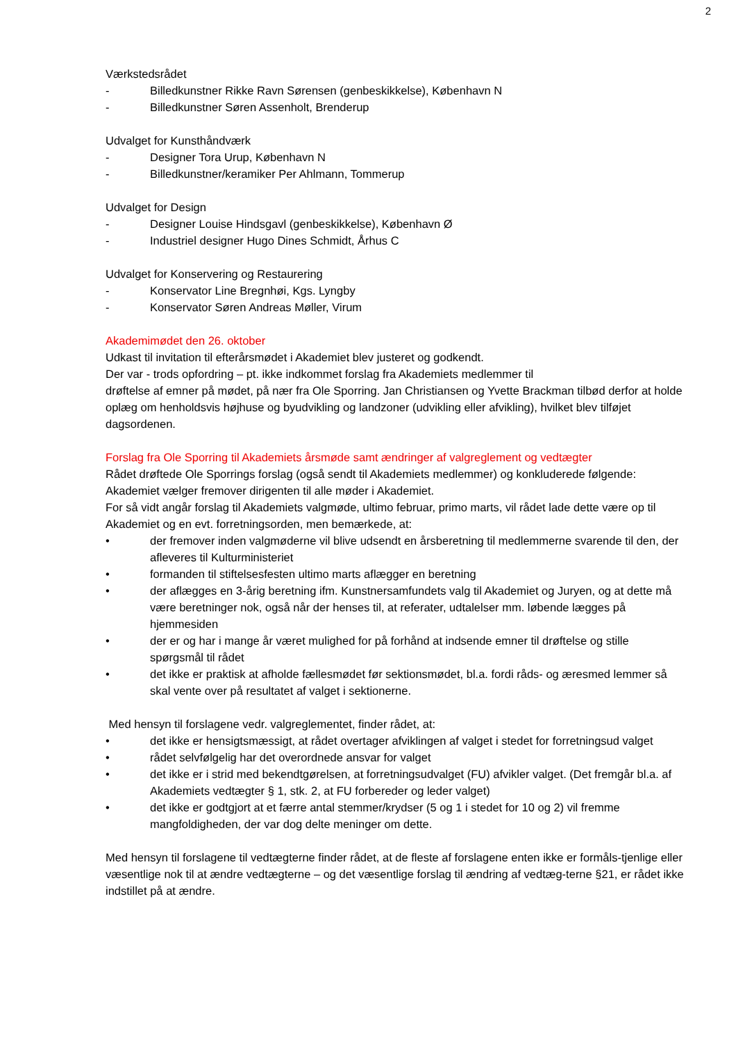2
Værkstedsrådet
- Billedkunstner Rikke Ravn Sørensen (genbeskikkelse), København N
- Billedkunstner Søren Assenholt, Brenderup
Udvalget for Kunsthåndværk
- Designer Tora Urup, København N
- Billedkunstner/keramiker Per Ahlmann, Tommerup
Udvalget for Design
- Designer Louise Hindsgavl (genbeskikkelse), København Ø
- Industriel designer Hugo Dines Schmidt, Århus C
Udvalget for Konservering og Restaurering
- Konservator Line Bregnhøi, Kgs. Lyngby
- Konservator Søren Andreas Møller, Virum
Akademimødet den 26. oktober
Udkast til invitation til efterårsmødet i Akademiet blev justeret og godkendt.
Der var - trods opfordring – pt. ikke indkommet forslag fra Akademiets medlemmer til
drøftelse af emner på mødet, på nær fra Ole Sporring. Jan Christiansen og Yvette Brackman tilbød derfor at holde oplæg om henholdsvis højhuse og byudvikling og landzoner (udvikling eller afvikling), hvilket blev tilføjet dagsordenen.
Forslag fra Ole Sporring til Akademiets årsmøde samt ændringer af valgreglement og vedtægter
Rådet drøftede Ole Sporrings forslag (også sendt til Akademiets medlemmer) og konkluderede følgende: Akademiet vælger fremover dirigenten til alle møder i Akademiet.
For så vidt angår forslag til Akademiets valgmøde, ultimo februar, primo marts, vil rådet lade dette være op til Akademiet og en evt. forretningsorden, men bemærkede, at:
• der fremover inden valgmøderne vil blive udsendt en årsberetning til medlemmerne svarende til den, der afleveres til Kulturministeriet
• formanden til stiftelsesfesten ultimo marts aflægger en beretning
• der aflægges en 3-årig beretning ifm. Kunstnersamfundets valg til Akademiet og Juryen, og at dette må være beretninger nok, også når der henses til, at referater, udtalelser mm. løbende lægges på hjemmesiden
• der er og har i mange år været mulighed for på forhånd at indsende emner til drøftelse og stille spørgsmål til rådet
• det ikke er praktisk at afholde fællesmødet før sektionsmødet, bl.a. fordi råds- og æresmed lemmer så skal vente over på resultatet af valget i sektionerne.
Med hensyn til forslagene vedr. valgreglementet, finder rådet, at:
• det ikke er hensigtsmæssigt, at rådet overtager afviklingen af valget i stedet for forretningsud valget
• rådet selvfølgelig har det overordnede ansvar for valget
• det ikke er i strid med bekendtgørelsen, at forretningsudvalget (FU) afvikler valget. (Det fremgår bl.a. af Akademiets vedtægter § 1, stk. 2, at FU forbereder og leder valget)
• det ikke er godtgjort at et færre antal stemmer/krydser (5 og 1 i stedet for 10 og 2) vil fremme mangfoldigheden, der var dog delte meninger om dette.
Med hensyn til forslagene til vedtægterne finder rådet, at de fleste af forslagene enten ikke er formåls-tjenlige eller væsentlige nok til at ændre vedtægterne – og det væsentlige forslag til ændring af vedtæg-terne §21, er rådet ikke indstillet på at ændre.